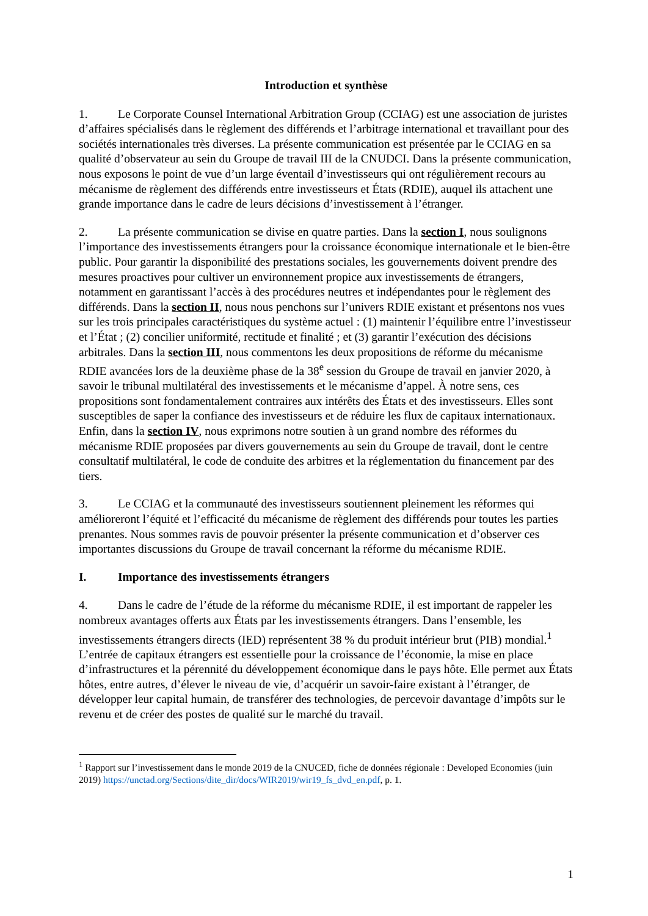Introduction et synthèse
1. Le Corporate Counsel International Arbitration Group (CCIAG) est une association de juristes d’affaires spécialisés dans le règlement des différends et l’arbitrage international et travaillant pour des sociétés internationales très diverses. La présente communication est présentée par le CCIAG en sa qualité d’observateur au sein du Groupe de travail III de la CNUDCI. Dans la présente communication, nous exposons le point de vue d’un large éventail d’investisseurs qui ont régulièrement recours au mécanisme de règlement des différends entre investisseurs et États (RDIE), auquel ils attachent une grande importance dans le cadre de leurs décisions d’investissement à l’étranger.
2. La présente communication se divise en quatre parties. Dans la section I, nous soulignons l’importance des investissements étrangers pour la croissance économique internationale et le bien-être public. Pour garantir la disponibilité des prestations sociales, les gouvernements doivent prendre des mesures proactives pour cultiver un environnement propice aux investissements de étrangers, notamment en garantissant l’accès à des procédures neutres et indépendantes pour le règlement des différends. Dans la section II, nous nous penchons sur l’univers RDIE existant et présentons nos vues sur les trois principales caractéristiques du système actuel : (1) maintenir l’équilibre entre l’investisseur et l’État ; (2) concilier uniformité, rectitude et finalité ; et (3) garantir l’exécution des décisions arbitrales. Dans la section III, nous commentons les deux propositions de réforme du mécanisme RDIE avancées lors de la deuxième phase de la 38<sup>e</sup> session du Groupe de travail en janvier 2020, à savoir le tribunal multilatéral des investissements et le mécanisme d’appel. À notre sens, ces propositions sont fondamentalement contraires aux intérêts des États et des investisseurs. Elles sont susceptibles de saper la confiance des investisseurs et de réduire les flux de capitaux internationaux. Enfin, dans la section IV, nous exprimons notre soutien à un grand nombre des réformes du mécanisme RDIE proposées par divers gouvernements au sein du Groupe de travail, dont le centre consultatif multilatéral, le code de conduite des arbitres et la réglementation du financement par des tiers.
3. Le CCIAG et la communauté des investisseurs soutiennent pleinement les réformes qui amélioreront l’équité et l’efficacité du mécanisme de règlement des différends pour toutes les parties prenantes. Nous sommes ravis de pouvoir présenter la présente communication et d’observer ces importantes discussions du Groupe de travail concernant la réforme du mécanisme RDIE.
I. Importance des investissements étrangers
4. Dans le cadre de l’étude de la réforme du mécanisme RDIE, il est important de rappeler les nombreux avantages offerts aux États par les investissements étrangers. Dans l’ensemble, les investissements étrangers directs (IED) représentent 38 % du produit intérieur brut (PIB) mondial.<sup>1</sup> L’entrée de capitaux étrangers est essentielle pour la croissance de l’économie, la mise en place d’infrastructures et la pérennité du développement économique dans le pays hôte. Elle permet aux États hôtes, entre autres, d’élever le niveau de vie, d’acquérir un savoir-faire existant à l’étranger, de développer leur capital humain, de transférer des technologies, de percevoir davantage d’impôts sur le revenu et de créer des postes de qualité sur le marché du travail.
<sup>1</sup> Rapport sur l’investissement dans le monde 2019 de la CNUCED, fiche de données régionale : Developed Economies (juin 2019) https://unctad.org/Sections/dite_dir/docs/WIR2019/wir19_fs_dvd_en.pdf, p. 1.
1